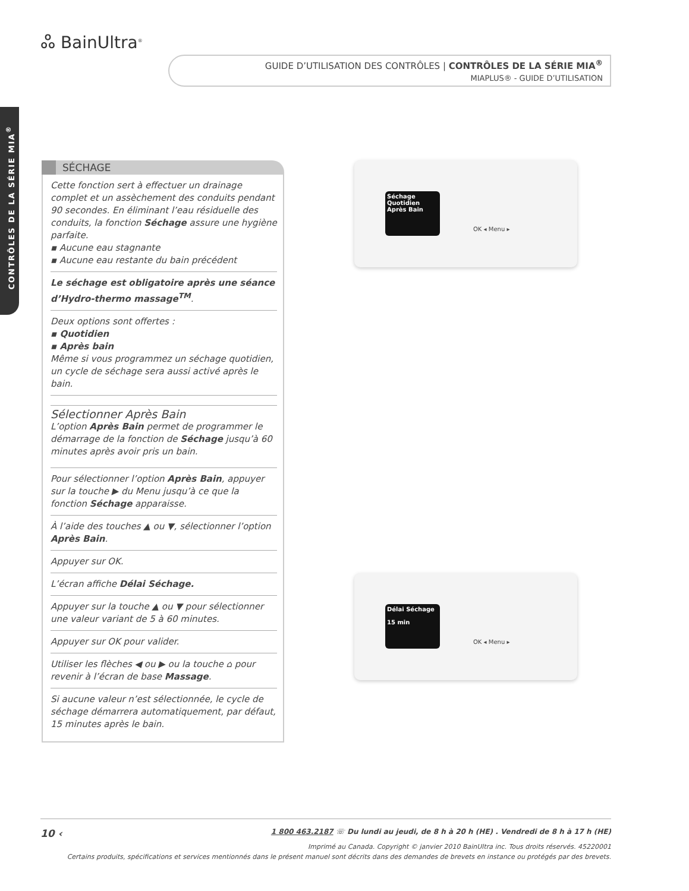ஃ BainUltra<sup>®</sup>
GUIDE D’UTILISATION DES CONTRÔLES | CONTRÔLES DE LA SÉRIE MIA<sup>®</sup>
MIAPLUS® - GUIDE D’UTILISATION
CONTRÔLES DE LA SÉRIE MIA<sup>®</sup>
SÉCHAGE
Cette fonction sert à effectuer un drainage complet et un assèchement des conduits pendant 90 secondes. En éliminant l’eau résiduelle des conduits, la fonction Séchage assure une hygiène parfaite.
▪ Aucune eau stagnante
▪ Aucune eau restante du bain précédent
Le séchage est obligatoire après une séance d’Hydro-thermo massage<sup>TM</sup>.
Deux options sont offertes :
▪ Quotidien
▪ Après bain
Même si vous programmez un séchage quotidien, un cycle de séchage sera aussi activé après le bain.
Sélectionner Après Bain
L’option Après Bain permet de programmer le démarrage de la fonction de Séchage jusqu’à 60 minutes après avoir pris un bain.
Pour sélectionner l’option Après Bain, appuyer sur la touche ▶ du Menu jusqu’à ce que la fonction Séchage apparaisse.
À l’aide des touches ▲ ou ▼, sélectionner l’option Après Bain.
Appuyer sur OK.
L’écran affiche Délai Séchage.
Appuyer sur la touche ▲ ou ▼ pour sélectionner une valeur variant de 5 à 60 minutes.
Appuyer sur OK pour valider.
Utiliser les flèches ◀ ou ▶ ou la touche ⌂ pour revenir à l’écran de base Massage.
Si aucune valeur n’est sélectionnée, le cycle de séchage démarrera automatiquement, par défaut, 15 minutes après le bain.
Séchage
Quotidien
Après Bain
OK ◂ Menu ▸
Délai Séchage
15 min
OK ◂ Menu ▸
10 ‹ 1 800 463.2187 ☏ Du lundi au jeudi, de 8 h à 20 h (HE) . Vendredi de 8 h à 17 h (HE)
Imprimé au Canada. Copyright © janvier 2010 BainUltra inc. Tous droits réservés. 45220001
Certains produits, spécifications et services mentionnés dans le présent manuel sont décrits dans des demandes de brevets en instance ou protégés par des brevets.